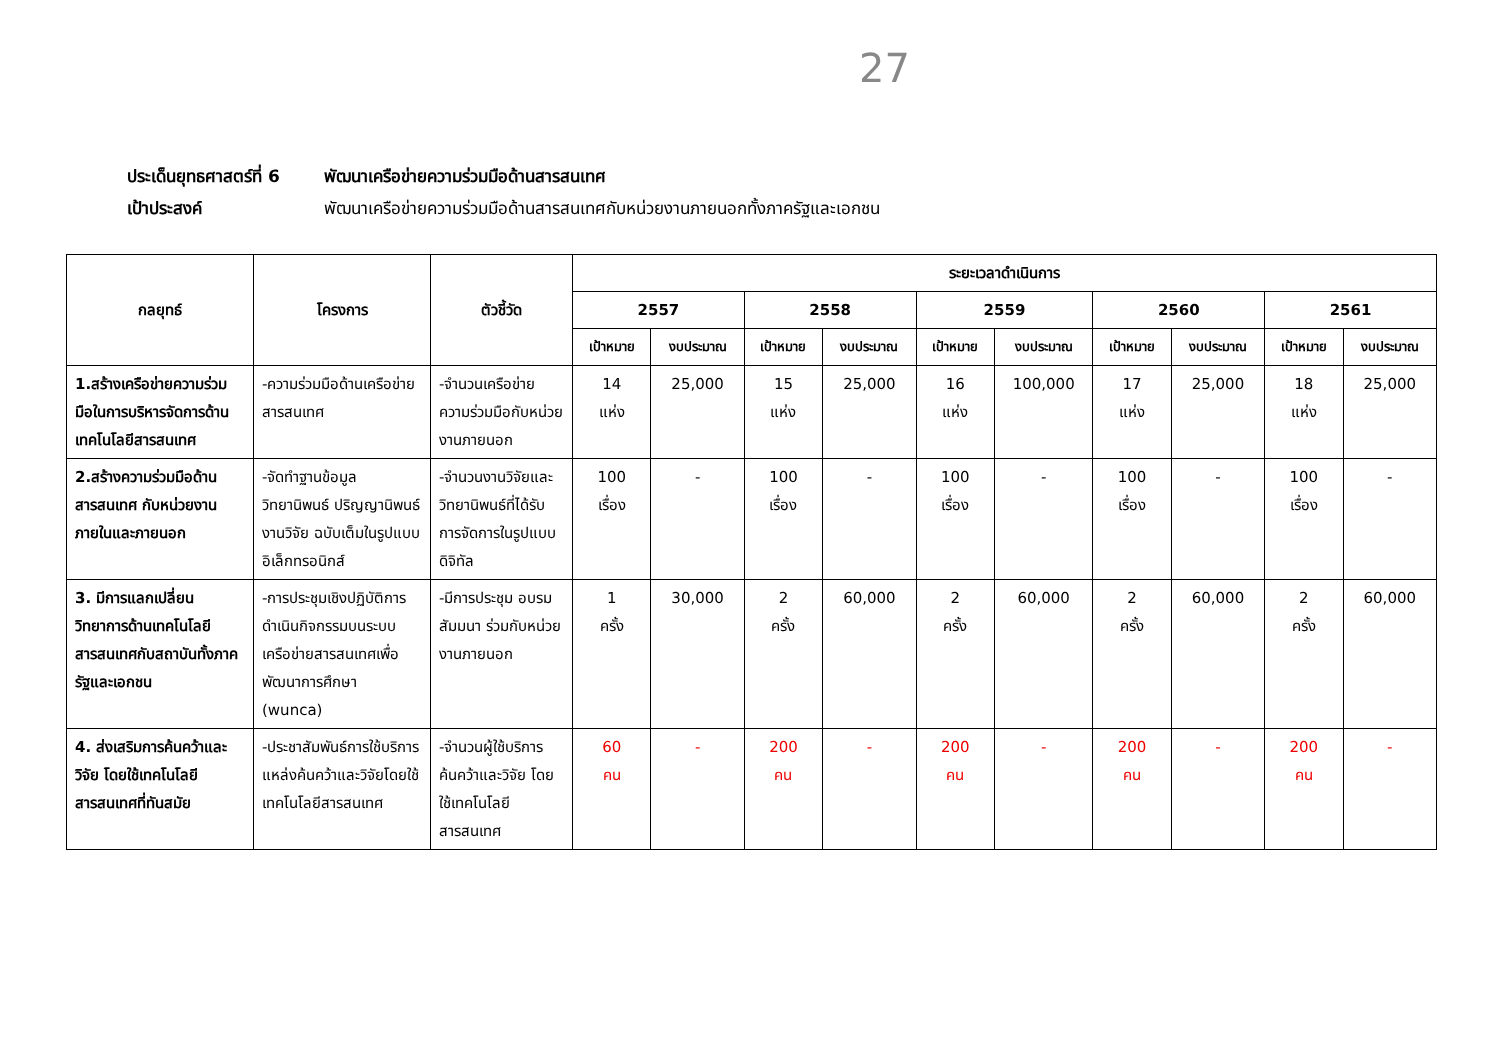27
ประเด็นยุทธศาสตร์ที่ 6 พัฒนาเครือข่ายความร่วมมือด้านสารสนเทศ
เป้าประสงค์ พัฒนาเครือข่ายความร่วมมือด้านสารสนเทศกับหน่วยงานภายนอกทั้งภาครัฐและเอกชน
| กลยุทธ์ | โครงการ | ตัวชี้วัด | ระยะเวลาดำเนินการ | | | | | | | | | |
| --- | --- | --- | --- | --- | --- | --- | --- | --- | --- | --- | --- | --- |
| | | | 2557 | | 2558 | | 2559 | | 2560 | | 2561 | |
| | | | เป้าหมาย | งบประมาณ | เป้าหมาย | งบประมาณ | เป้าหมาย | งบประมาณ | เป้าหมาย | งบประมาณ | เป้าหมาย | งบประมาณ |
| 1.สร้างเครือข่ายความร่วมมือในการบริหารจัดการด้านเทคโนโลยีสารสนเทศ | -ความร่วมมือด้านเครือข่ายสารสนเทศ | -จำนวนเครือข่ายความร่วมมือกับหน่วยงานภายนอก | 14 แห่ง | 25,000 | 15 แห่ง | 25,000 | 16 แห่ง | 100,000 | 17 แห่ง | 25,000 | 18 แห่ง | 25,000 |
| 2.สร้างความร่วมมือด้านสารสนเทศ กับหน่วยงานภายในและภายนอก | -จัดทำฐานข้อมูลวิทยานิพนธ์ ปริญญานิพนธ์ งานวิจัย ฉบับเต็มในรูปแบบอิเล็กทรอนิกส์ | -จำนวนงานวิจัยและวิทยานิพนธ์ที่ได้รับการจัดการในรูปแบบดิจิทัล | 100 เรื่อง | - | 100 เรื่อง | - | 100 เรื่อง | - | 100 เรื่อง | - | 100 เรื่อง | - |
| 3. มีการแลกเปลี่ยนวิทยาการด้านเทคโนโลยีสารสนเทศกับสถาบันทั้งภาครัฐและเอกชน | -การประชุมเชิงปฏิบัติการดำเนินกิจกรรมบนระบบเครือข่ายสารสนเทศเพื่อพัฒนาการศึกษา (wunca) | -มีการประชุม อบรม สัมมนา ร่วมกับหน่วยงานภายนอก | 1 ครั้ง | 30,000 | 2 ครั้ง | 60,000 | 2 ครั้ง | 60,000 | 2 ครั้ง | 60,000 | 2 ครั้ง | 60,000 |
| 4. ส่งเสริมการค้นคว้าและวิจัย โดยใช้เทคโนโลยีสารสนเทศที่ทันสมัย | -ประชาสัมพันธ์การใช้บริการแหล่งค้นคว้าและวิจัยโดยใช้เทคโนโลยีสารสนเทศ | -จำนวนผู้ใช้บริการค้นคว้าและวิจัย โดยใช้เทคโนโลยีสารสนเทศ | 60 คน | - | 200 คน | - | 200 คน | - | 200 คน | - | 200 คน | - |